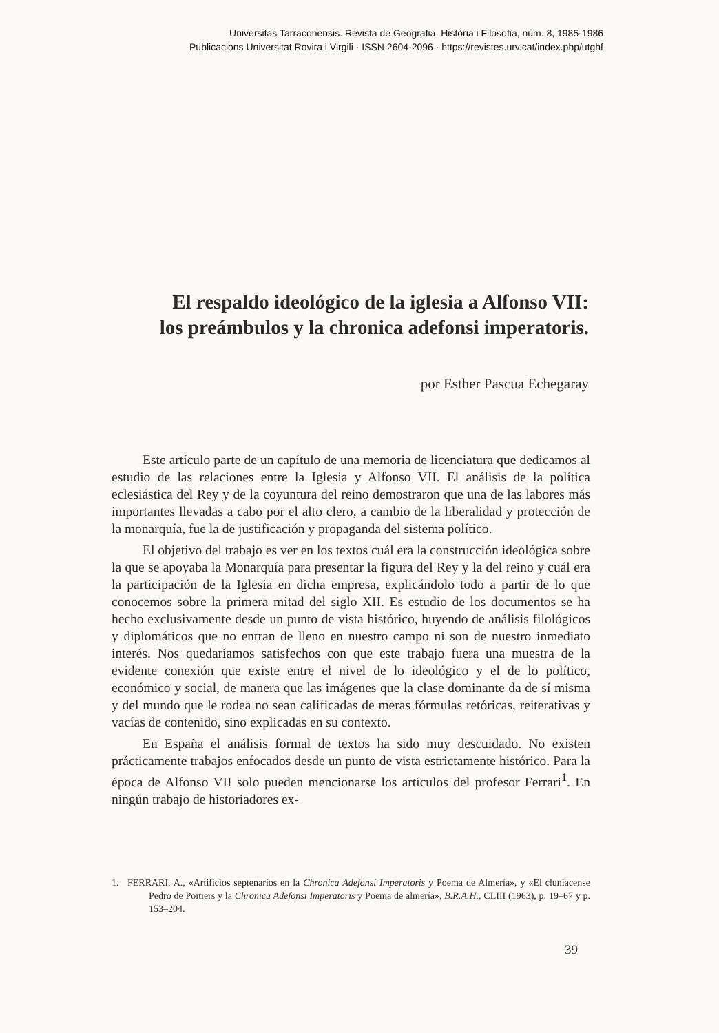Universitas Tarraconensis. Revista de Geografia, Història i Filosofia, núm. 8, 1985-1986
Publicacions Universitat Rovira i Virgili · ISSN 2604-2096 · https://revistes.urv.cat/index.php/utghf
El respaldo ideológico de la iglesia a Alfonso VII:
los preámbulos y la chronica adefonsi imperatoris.
por Esther Pascua Echegaray
Este artículo parte de un capítulo de una memoria de licenciatura que dedicamos al estudio de las relaciones entre la Iglesia y Alfonso VII. El análisis de la política eclesiástica del Rey y de la coyuntura del reino demostraron que una de las labores más importantes llevadas a cabo por el alto clero, a cambio de la liberalidad y protección de la monarquía, fue la de justificación y propaganda del sistema político.
El objetivo del trabajo es ver en los textos cuál era la construcción ideológica sobre la que se apoyaba la Monarquía para presentar la figura del Rey y la del reino y cuál era la participación de la Iglesia en dicha empresa, explicándolo todo a partir de lo que conocemos sobre la primera mitad del siglo XII. Es estudio de los documentos se ha hecho exclusivamente desde un punto de vista histórico, huyendo de análisis filológicos y diplomáticos que no entran de lleno en nuestro campo ni son de nuestro inmediato interés. Nos quedaríamos satisfechos con que este trabajo fuera una muestra de la evidente conexión que existe entre el nivel de lo ideológico y el de lo político, económico y social, de manera que las imágenes que la clase dominante da de sí misma y del mundo que le rodea no sean calificadas de meras fórmulas retóricas, reiterativas y vacías de contenido, sino explicadas en su contexto.
En España el análisis formal de textos ha sido muy descuidado. No existen prácticamente trabajos enfocados desde un punto de vista estrictamente histórico. Para la época de Alfonso VII solo pueden mencionarse los artículos del profesor Ferrari<sup>1</sup>. En ningún trabajo de historiadores ex-
1. FERRARI, A., «Artificios septenarios en la Chronica Adefonsi Imperatoris y Poema de Almería», y «El cluniacense Pedro de Poitiers y la Chronica Adefonsi Imperatoris y Poema de almería», B.R.A.H., CLIII (1963), p. 19–67 y p. 153–204.
39